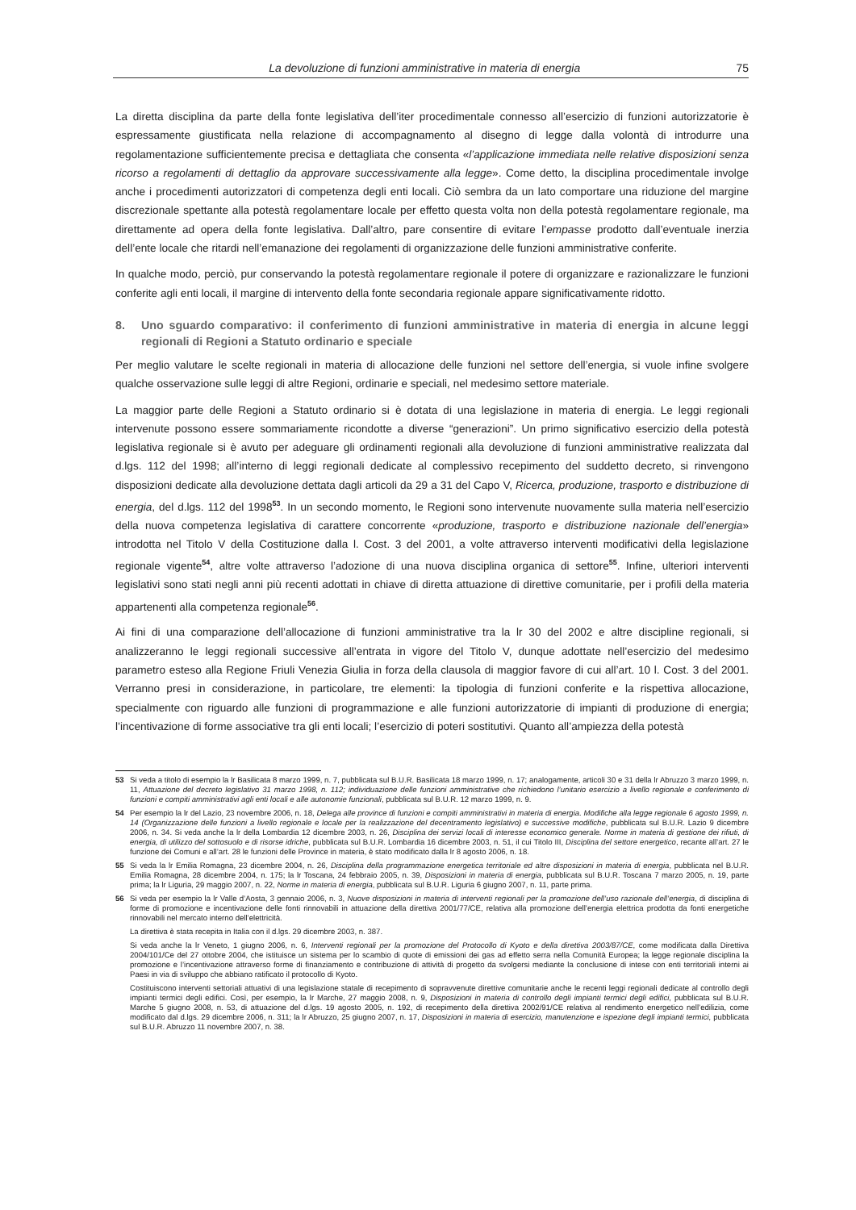La devoluzione di funzioni amministrative in materia di energia 75
La diretta disciplina da parte della fonte legislativa dell’iter procedimentale connesso all’esercizio di funzioni autorizzatorie è espressamente giustificata nella relazione di accompagnamento al disegno di legge dalla volontà di introdurre una regolamentazione sufficientemente precisa e dettagliata che consenta «l’applicazione immediata nelle relative disposizioni senza ricorso a regolamenti di dettaglio da approvare successivamente alla legge». Come detto, la disciplina procedimentale involge anche i procedimenti autorizzatori di competenza degli enti locali. Ciò sembra da un lato comportare una riduzione del margine discrezionale spettante alla potestà regolamentare locale per effetto questa volta non della potestà regolamentare regionale, ma direttamente ad opera della fonte legislativa. Dall’altro, pare consentire di evitare l’empasse prodotto dall’eventuale inerzia dell’ente locale che ritardi nell’emanazione dei regolamenti di organizzazione delle funzioni amministrative conferite.
In qualche modo, perciò, pur conservando la potestà regolamentare regionale il potere di organizzare e razionalizzare le funzioni conferite agli enti locali, il margine di intervento della fonte secondaria regionale appare significativamente ridotto.
8. Uno sguardo comparativo: il conferimento di funzioni amministrative in materia di energia in alcune leggi regionali di Regioni a Statuto ordinario e speciale
Per meglio valutare le scelte regionali in materia di allocazione delle funzioni nel settore dell’energia, si vuole infine svolgere qualche osservazione sulle leggi di altre Regioni, ordinarie e speciali, nel medesimo settore materiale.
La maggior parte delle Regioni a Statuto ordinario si è dotata di una legislazione in materia di energia. Le leggi regionali intervenute possono essere sommariamente ricondotte a diverse “generazioni”. Un primo significativo esercizio della potestà legislativa regionale si è avuto per adeguare gli ordinamenti regionali alla devoluzione di funzioni amministrative realizzata dal d.lgs. 112 del 1998; all’interno di leggi regionali dedicate al complessivo recepimento del suddetto decreto, si rinvengono disposizioni dedicate alla devoluzione dettata dagli articoli da 29 a 31 del Capo V, Ricerca, produzione, trasporto e distribuzione di energia, del d.lgs. 112 del 1998<sup>53</sup>. In un secondo momento, le Regioni sono intervenute nuovamente sulla materia nell’esercizio della nuova competenza legislativa di carattere concorrente «produzione, trasporto e distribuzione nazionale dell’energia» introdotta nel Titolo V della Costituzione dalla l. Cost. 3 del 2001, a volte attraverso interventi modificativi della legislazione regionale vigente<sup>54</sup>, altre volte attraverso l’adozione di una nuova disciplina organica di settore<sup>55</sup>. Infine, ulteriori interventi legislativi sono stati negli anni più recenti adottati in chiave di diretta attuazione di direttive comunitarie, per i profili della materia appartenenti alla competenza regionale<sup>56</sup>.
Ai fini di una comparazione dell’allocazione di funzioni amministrative tra la lr 30 del 2002 e altre discipline regionali, si analizzeranno le leggi regionali successive all’entrata in vigore del Titolo V, dunque adottate nell’esercizio del medesimo parametro esteso alla Regione Friuli Venezia Giulia in forza della clausola di maggior favore di cui all’art. 10 l. Cost. 3 del 2001. Verranno presi in considerazione, in particolare, tre elementi: la tipologia di funzioni conferite e la rispettiva allocazione, specialmente con riguardo alle funzioni di programmazione e alle funzioni autorizzatorie di impianti di produzione di energia; l’incentivazione di forme associative tra gli enti locali; l’esercizio di poteri sostitutivi. Quanto all’ampiezza della potestà
53 Si veda a titolo di esempio la lr Basilicata 8 marzo 1999, n. 7, pubblicata sul B.U.R. Basilicata 18 marzo 1999, n. 17; analogamente, articoli 30 e 31 della lr Abruzzo 3 marzo 1999, n. 11, Attuazione del decreto legislativo 31 marzo 1998, n. 112; individuazione delle funzioni amministrative che richiedono l’unitario esercizio a livello regionale e conferimento di funzioni e compiti amministrativi agli enti locali e alle autonomie funzionali, pubblicata sul B.U.R. 12 marzo 1999, n. 9.
54 Per esempio la lr del Lazio, 23 novembre 2006, n. 18, Delega alle province di funzioni e compiti amministrativi in materia di energia. Modifiche alla legge regionale 6 agosto 1999, n. 14 (Organizzazione delle funzioni a livello regionale e locale per la realizzazione del decentramento legislativo) e successive modifiche, pubblicata sul B.U.R. Lazio 9 dicembre 2006, n. 34. Si veda anche la lr della Lombardia 12 dicembre 2003, n. 26, Disciplina dei servizi locali di interesse economico generale. Norme in materia di gestione dei rifiuti, di energia, di utilizzo del sottosuolo e di risorse idriche, pubblicata sul B.U.R. Lombardia 16 dicembre 2003, n. 51, il cui Titolo III, Disciplina del settore energetico, recante all’art. 27 le funzione dei Comuni e all’art. 28 le funzioni delle Province in materia, è stato modificato dalla lr 8 agosto 2006, n. 18.
55 Si veda la lr Emilia Romagna, 23 dicembre 2004, n. 26, Disciplina della programmazione energetica territoriale ed altre disposizioni in materia di energia, pubblicata nel B.U.R. Emilia Romagna, 28 dicembre 2004, n. 175; la lr Toscana, 24 febbraio 2005, n. 39, Disposizioni in materia di energia, pubblicata sul B.U.R. Toscana 7 marzo 2005, n. 19, parte prima; la lr Liguria, 29 maggio 2007, n. 22, Norme in materia di energia, pubblicata sul B.U.R. Liguria 6 giugno 2007, n. 11, parte prima.
56 Si veda per esempio la lr Valle d’Aosta, 3 gennaio 2006, n. 3, Nuove disposizioni in materia di interventi regionali per la promozione dell’uso razionale dell’energia, di disciplina di forme di promozione e incentivazione delle fonti rinnovabili in attuazione della direttiva 2001/77/CE, relativa alla promozione dell’energia elettrica prodotta da fonti energetiche rinnovabili nel mercato interno dell’elettricità.
La direttiva è stata recepita in Italia con il d.lgs. 29 dicembre 2003, n. 387.
Si veda anche la lr Veneto, 1 giugno 2006, n. 6, Interventi regionali per la promozione del Protocollo di Kyoto e della direttiva 2003/87/CE, come modificata dalla Direttiva 2004/101/Ce del 27 ottobre 2004, che istituisce un sistema per lo scambio di quote di emissioni dei gas ad effetto serra nella Comunità Europea; la legge regionale disciplina la promozione e l’incentivazione attraverso forme di finanziamento e contribuzione di attività di progetto da svolgersi mediante la conclusione di intese con enti territoriali interni ai Paesi in via di sviluppo che abbiano ratificato il protocollo di Kyoto.
Costituiscono interventi settoriali attuativi di una legislazione statale di recepimento di sopravvenute direttive comunitarie anche le recenti leggi regionali dedicate al controllo degli impianti termici degli edifici. Così, per esempio, la lr Marche, 27 maggio 2008, n. 9, Disposizioni in materia di controllo degli impianti termici degli edifici, pubblicata sul B.U.R. Marche 5 giugno 2008, n. 53, di attuazione del d.lgs. 19 agosto 2005, n. 192, di recepimento della direttiva 2002/91/CE relativa al rendimento energetico nell’edilizia, come modificato dal d.lgs. 29 dicembre 2006, n. 311; la lr Abruzzo, 25 giugno 2007, n. 17, Disposizioni in materia di esercizio, manutenzione e ispezione degli impianti termici, pubblicata sul B.U.R. Abruzzo 11 novembre 2007, n. 38.